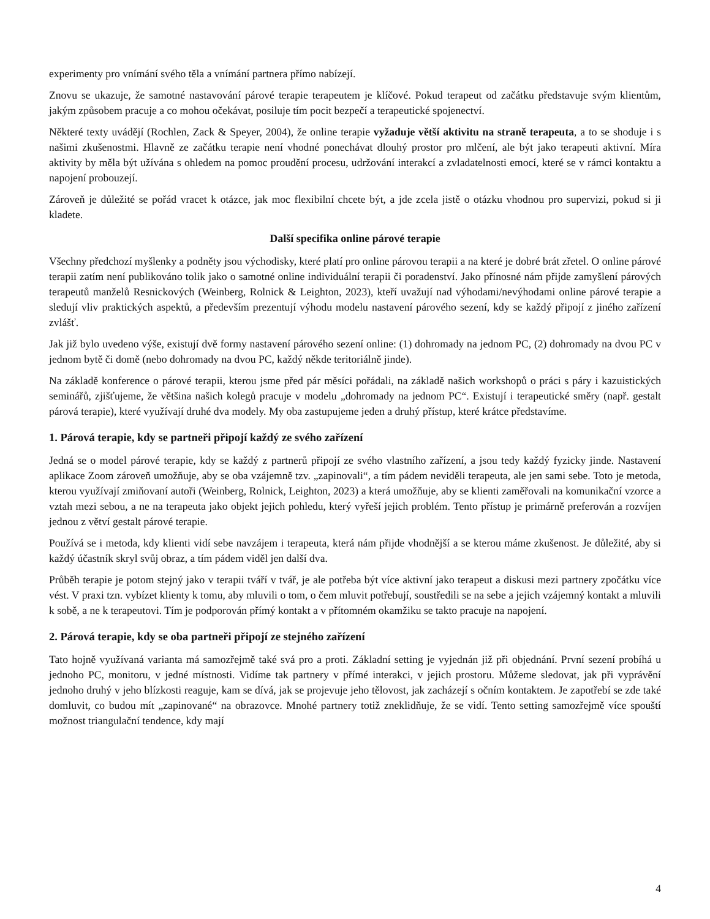experimenty pro vnímání svého těla a vnímání partnera přímo nabízejí.
Znovu se ukazuje, že samotné nastavování párové terapie terapeutem je klíčové. Pokud terapeut od začátku představuje svým klientům, jakým způsobem pracuje a co mohou očekávat, posiluje tím pocit bezpečí a terapeutické spojenectví.
Některé texty uvádějí (Rochlen, Zack & Speyer, 2004), že online terapie vyžaduje větší aktivitu na straně terapeuta, a to se shoduje i s našimi zkušenostmi. Hlavně ze začátku terapie není vhodné ponechávat dlouhý prostor pro mlčení, ale být jako terapeuti aktivní. Míra aktivity by měla být užívána s ohledem na pomoc proudění procesu, udržování interakcí a zvladatelnosti emocí, které se v rámci kontaktu a napojení probouzejí.
Zároveň je důležité se pořád vracet k otázce, jak moc flexibilní chcete být, a jde zcela jistě o otázku vhodnou pro supervizi, pokud si ji kladete.
Další specifika online párové terapie
Všechny předchozí myšlenky a podněty jsou východisky, které platí pro online párovou terapii a na které je dobré brát zřetel. O online párové terapii zatím není publikováno tolik jako o samotné online individuální terapii či poradenství. Jako přínosné nám přijde zamyšlení párových terapeutů manželů Resnickových (Weinberg, Rolnick & Leighton, 2023), kteří uvažují nad výhodami/nevýhodami online párové terapie a sledují vliv praktických aspektů, a především prezentují výhodu modelu nastavení párového sezení, kdy se každý připojí z jiného zařízení zvlášť.
Jak již bylo uvedeno výše, existují dvě formy nastavení párového sezení online: (1) dohromady na jednom PC, (2) dohromady na dvou PC v jednom bytě či domě (nebo dohromady na dvou PC, každý někde teritoriálně jinde).
Na základě konference o párové terapii, kterou jsme před pár měsíci pořádali, na základě našich workshopů o práci s páry i kazuistických seminářů, zjišťujeme, že většina našich kolegů pracuje v modelu „dohromady na jednom PC“. Existují i terapeutické směry (např. gestalt párová terapie), které využívají druhé dva modely. My oba zastupujeme jeden a druhý přístup, které krátce představíme.
1. Párová terapie, kdy se partneři připojí každý ze svého zařízení
Jedná se o model párové terapie, kdy se každý z partnerů připojí ze svého vlastního zařízení, a jsou tedy každý fyzicky jinde. Nastavení aplikace Zoom zároveň umožňuje, aby se oba vzájemně tzv. „zapinovali“, a tím pádem neviděli terapeuta, ale jen sami sebe. Toto je metoda, kterou využívají zmiňovaní autoři (Weinberg, Rolnick, Leighton, 2023) a která umožňuje, aby se klienti zaměřovali na komunikační vzorce a vztah mezi sebou, a ne na terapeuta jako objekt jejich pohledu, který vyřeší jejich problém. Tento přístup je primárně preferován a rozvíjen jednou z větví gestalt párové terapie.
Používá se i metoda, kdy klienti vidí sebe navzájem i terapeuta, která nám přijde vhodnější a se kterou máme zkušenost. Je důležité, aby si každý účastník skryl svůj obraz, a tím pádem viděl jen další dva.
Průběh terapie je potom stejný jako v terapii tváří v tvář, je ale potřeba být více aktivní jako terapeut a diskusi mezi partnery zpočátku více vést. V praxi tzn. vybízet klienty k tomu, aby mluvili o tom, o čem mluvit potřebují, soustředili se na sebe a jejich vzájemný kontakt a mluvili k sobě, a ne k terapeutovi. Tím je podporován přímý kontakt a v přítomném okamžiku se takto pracuje na napojení.
2. Párová terapie, kdy se oba partneři připojí ze stejného zařízení
Tato hojně využívaná varianta má samozřejmě také svá pro a proti. Základní setting je vyjednán již při objednání. První sezení probíhá u jednoho PC, monitoru, v jedné místnosti. Vidíme tak partnery v přímé interakci, v jejich prostoru. Můžeme sledovat, jak při vyprávění jednoho druhý v jeho blízkosti reaguje, kam se dívá, jak se projevuje jeho tělovost, jak zacházejí s očním kontaktem. Je zapotřebí se zde také domluvit, co budou mít „zapinované“ na obrazovce. Mnohé partnery totiž zneklidňuje, že se vidí. Tento setting samozřejmě více spouští možnost triangulační tendence, kdy mají
4